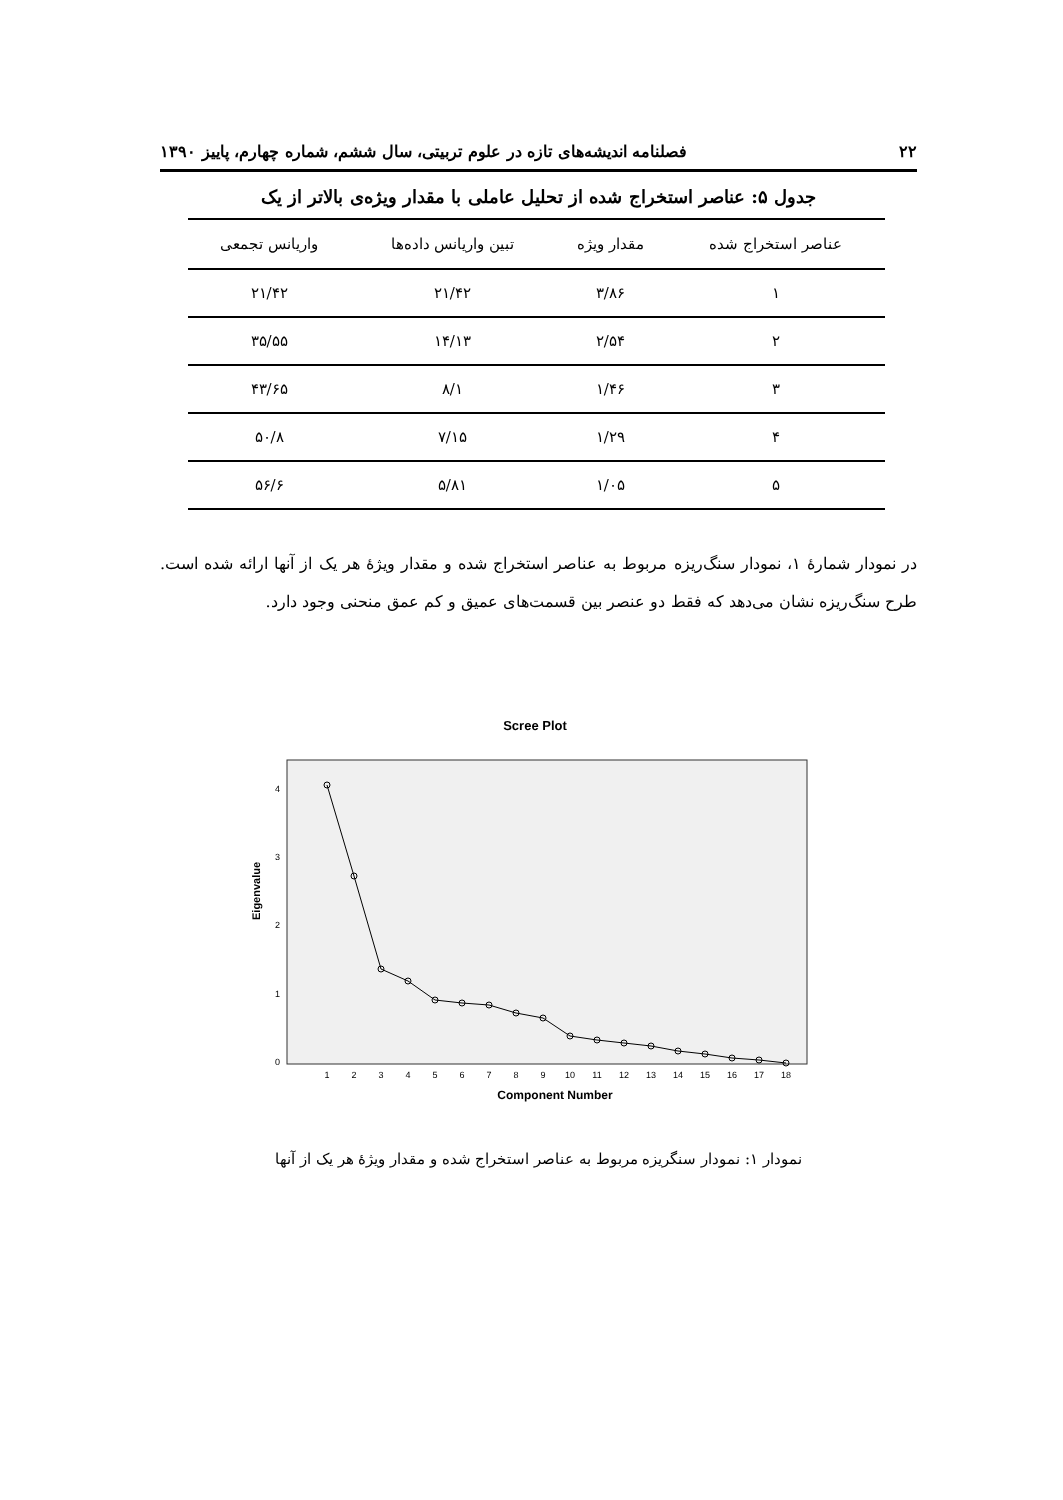۲۲ فصلنامه اندیشه‌های تازه در علوم تربیتی، سال ششم، شماره چهارم، پاییز ۱۳۹۰
جدول ۵: عناصر استخراج شده از تحلیل عاملی با مقدار ویژه‌ی بالاتر از یک
| عناصر استخراج شده | مقدار ویژه | تبین واریانس داده‌ها | واریانس تجمعی |
| --- | --- | --- | --- |
| ۱ | ۳/۸۶ | ۲۱/۴۲ | ۲۱/۴۲ |
| ۲ | ۲/۵۴ | ۱۴/۱۳ | ۳۵/۵۵ |
| ۳ | ۱/۴۶ | ۸/۱ | ۴۳/۶۵ |
| ۴ | ۱/۲۹ | ۷/۱۵ | ۵۰/۸ |
| ۵ | ۱/۰۵ | ۵/۸۱ | ۵۶/۶ |
در نمودار شمارهٔ ۱، نمودار سنگ‌ریزه مربوط به عناصر استخراج شده و مقدار ویژهٔ هر یک از آنها ارائه شده است. طرح سنگ‌ریزه نشان می‌دهد که فقط دو عنصر بین قسمت‌های عمیق و کم عمق منحنی وجود دارد.
Scree Plot
0
1
2
3
4
Eigenvalue
1
2
3
4
5
6
7
8
9
10
11
12
13
14
15
16
17
18
Component Number
نمودار ۱: نمودار سنگریزه مربوط به عناصر استخراج شده و مقدار ویژهٔ هر یک از آنها